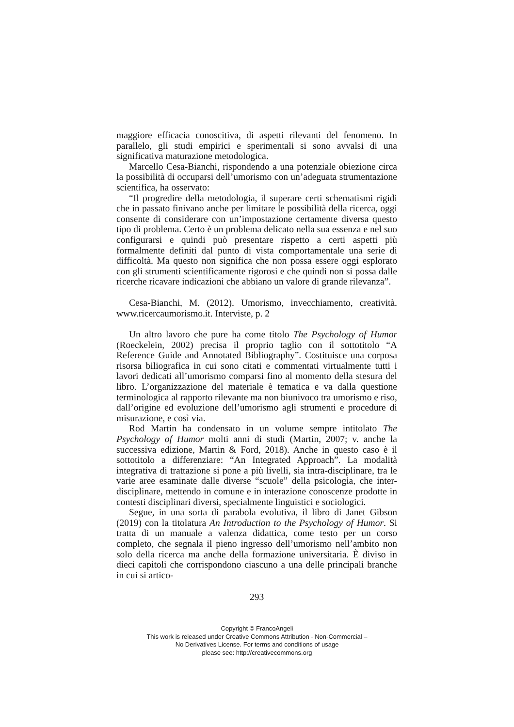maggiore efficacia conoscitiva, di aspetti rilevanti del fenomeno. In parallelo, gli studi empirici e sperimentali si sono avvalsi di una significativa maturazione metodologica.
Marcello Cesa-Bianchi, rispondendo a una potenziale obiezione circa la possibilità di occuparsi dell’umorismo con un’adeguata strumentazione scientifica, ha osservato:
“Il progredire della metodologia, il superare certi schematismi rigidi che in passato finivano anche per limitare le possibilità della ricerca, oggi consente di considerare con un’impostazione certamente diversa questo tipo di problema. Certo è un problema delicato nella sua essenza e nel suo configurarsi e quindi può presentare rispetto a certi aspetti più formalmente definiti dal punto di vista comportamentale una serie di difficoltà. Ma questo non significa che non possa essere oggi esplorato con gli strumenti scientificamente rigorosi e che quindi non si possa dalle ricerche ricavare indicazioni che abbiano un valore di grande rilevanza”.
Cesa-Bianchi, M. (2012). Umorismo, invecchiamento, creatività. www.ricercaumorismo.it. Interviste, p. 2
Un altro lavoro che pure ha come titolo The Psychology of Humor (Roeckelein, 2002) precisa il proprio taglio con il sottotitolo “A Reference Guide and Annotated Bibliography”. Costituisce una corposa risorsa biliografica in cui sono citati e commentati virtualmente tutti i lavori dedicati all’umorismo comparsi fino al momento della stesura del libro. L’organizzazione del materiale è tematica e va dalla questione terminologica al rapporto rilevante ma non biunivoco tra umorismo e riso, dall’origine ed evoluzione dell’umorismo agli strumenti e procedure di misurazione, e così via.
Rod Martin ha condensato in un volume sempre intitolato The Psychology of Humor molti anni di studi (Martin, 2007; v. anche la successiva edizione, Martin & Ford, 2018). Anche in questo caso è il sottotitolo a differenziare: “An Integrated Approach”. La modalità integrativa di trattazione si pone a più livelli, sia intra-disciplinare, tra le varie aree esaminate dalle diverse “scuole” della psicologia, che inter-disciplinare, mettendo in comune e in interazione conoscenze prodotte in contesti disciplinari diversi, specialmente linguistici e sociologici.
Segue, in una sorta di parabola evolutiva, il libro di Janet Gibson (2019) con la titolatura An Introduction to the Psychology of Humor. Si tratta di un manuale a valenza didattica, come testo per un corso completo, che segnala il pieno ingresso dell’umorismo nell’ambito non solo della ricerca ma anche della formazione universitaria. È diviso in dieci capitoli che corrispondono ciascuno a una delle principali branche in cui si artico-
293
Copyright © FrancoAngeli
This work is released under Creative Commons Attribution - Non-Commercial –
No Derivatives License. For terms and conditions of usage
please see: http://creativecommons.org